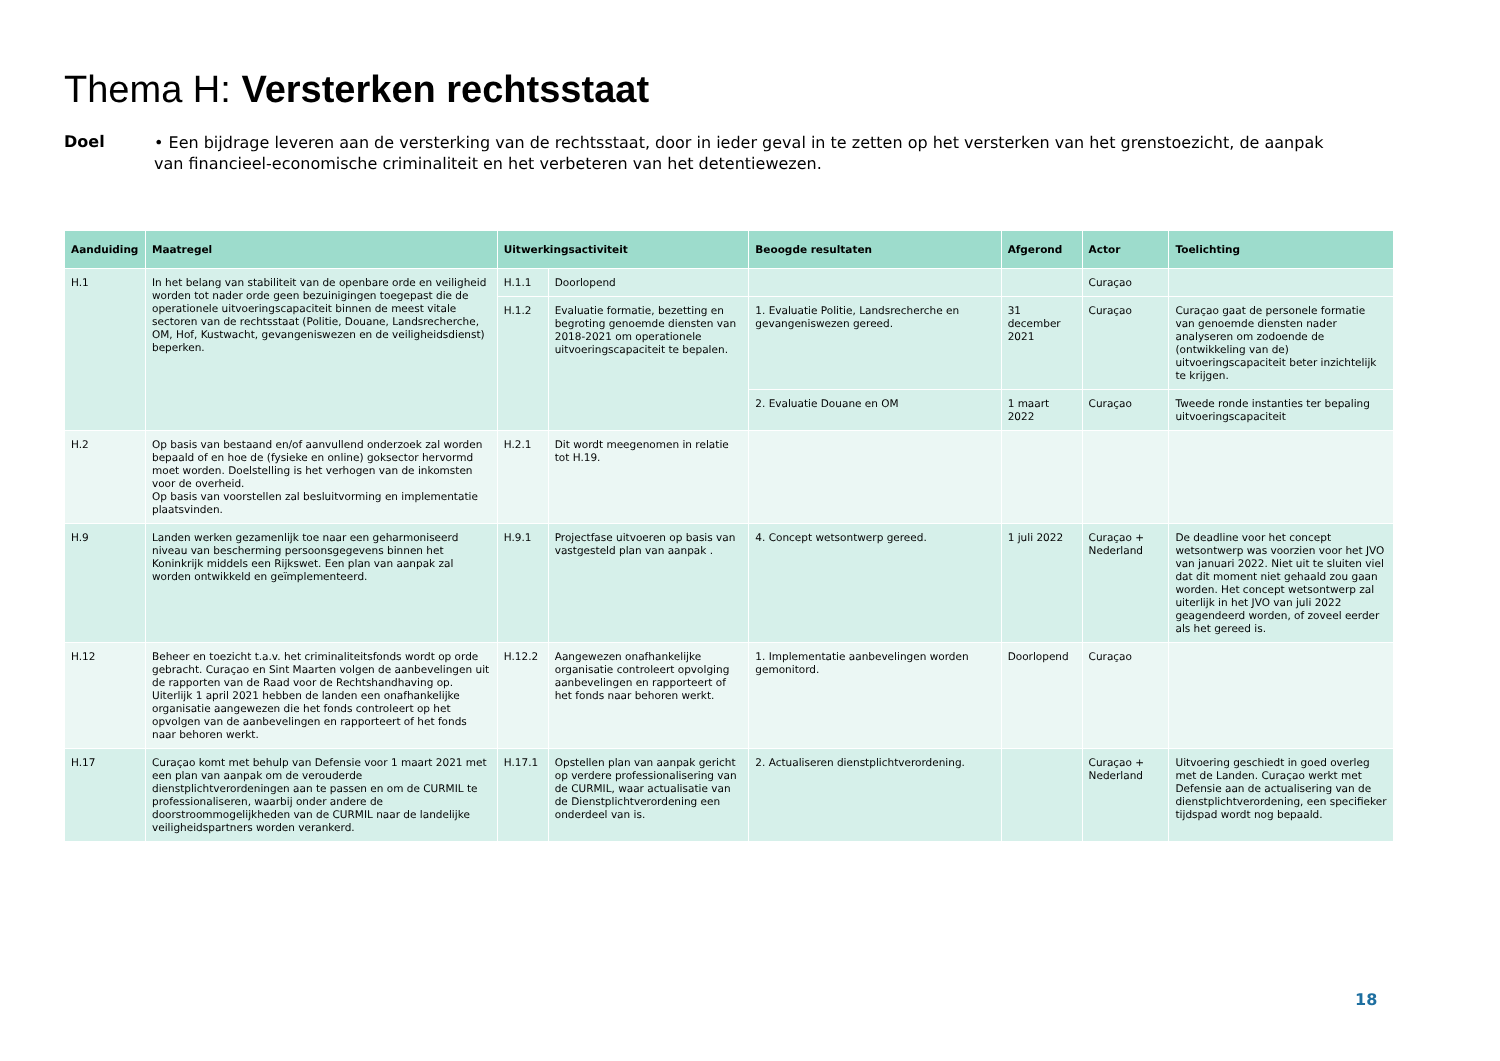Thema H: Versterken rechtsstaat
Doel
• Een bijdrage leveren aan de versterking van de rechtsstaat, door in ieder geval in te zetten op het versterken van het grenstoezicht, de aanpak van financieel-economische criminaliteit en het verbeteren van het detentiewezen.
| Aanduiding | Maatregel | Uitwerkingsactiviteit | | Beoogde resultaten | Afgerond | Actor | Toelichting |
| --- | --- | --- | --- | --- | --- | --- | --- |
| H.1 | In het belang van stabiliteit van de openbare orde en veiligheid worden tot nader orde geen bezuinigingen toegepast die de operationele uitvoeringscapaciteit binnen de meest vitale sectoren van de rechtsstaat (Politie, Douane, Landsrecherche, OM, Hof, Kustwacht, gevangeniswezen en de veiligheidsdienst) beperken. | H.1.1 | Doorlopend | | | Curaçao | |
| | | H.1.2 | Evaluatie formatie, bezetting en begroting genoemde diensten van 2018-2021 om operationele uitvoeringscapaciteit te bepalen. | 1. Evaluatie Politie, Landsrecherche en gevangeniswezen gereed. | 31 december 2021 | Curaçao | Curaçao gaat de personele formatie van genoemde diensten nader analyseren om zodoende de (ontwikkeling van de) uitvoeringscapaciteit beter inzichtelijk te krijgen. |
| | | | | 2. Evaluatie Douane en OM | 1 maart 2022 | Curaçao | Tweede ronde instanties ter bepaling uitvoeringscapaciteit |
| H.2 | Op basis van bestaand en/of aanvullend onderzoek zal worden bepaald of en hoe de (fysieke en online) goksector hervormd moet worden. Doelstelling is het verhogen van de inkomsten voor de overheid. Op basis van voorstellen zal besluitvorming en implementatie plaatsvinden. | H.2.1 | Dit wordt meegenomen in relatie tot H.19. | | | | |
| H.9 | Landen werken gezamenlijk toe naar een geharmoniseerd niveau van bescherming persoonsgegevens binnen het Koninkrijk middels een Rijkswet. Een plan van aanpak zal worden ontwikkeld en geïmplementeerd. | H.9.1 | Projectfase uitvoeren op basis van vastgesteld plan van aanpak . | 4. Concept wetsontwerp gereed. | 1 juli 2022 | Curaçao + Nederland | De deadline voor het concept wetsontwerp was voorzien voor het JVO van januari 2022. Niet uit te sluiten viel dat dit moment niet gehaald zou gaan worden. Het concept wetsontwerp zal uiterlijk in het JVO van juli 2022 geagendeerd worden, of zoveel eerder als het gereed is. |
| H.12 | Beheer en toezicht t.a.v. het criminaliteitsfonds wordt op orde gebracht. Curaçao en Sint Maarten volgen de aanbevelingen uit de rapporten van de Raad voor de Rechtshandhaving op. Uiterlijk 1 april 2021 hebben de landen een onafhankelijke organisatie aangewezen die het fonds controleert op het opvolgen van de aanbevelingen en rapporteert of het fonds naar behoren werkt. | H.12.2 | Aangewezen onafhankelijke organisatie controleert opvolging aanbevelingen en rapporteert of het fonds naar behoren werkt. | 1. Implementatie aanbevelingen worden gemonitord. | Doorlopend | Curaçao | |
| H.17 | Curaçao komt met behulp van Defensie voor 1 maart 2021 met een plan van aanpak om de verouderde dienstplichtverordeningen aan te passen en om de CURMIL te professionaliseren, waarbij onder andere de doorstroommogelijkheden van de CURMIL naar de landelijke veiligheidspartners worden verankerd. | H.17.1 | Opstellen plan van aanpak gericht op verdere professionalisering van de CURMIL, waar actualisatie van de Dienstplichtverordening een onderdeel van is. | 2. Actualiseren dienstplichtverordening. | | Curaçao + Nederland | Uitvoering geschiedt in goed overleg met de Landen. Curaçao werkt met Defensie aan de actualisering van de dienstplichtverordening, een specifieker tijdspad wordt nog bepaald. |
18